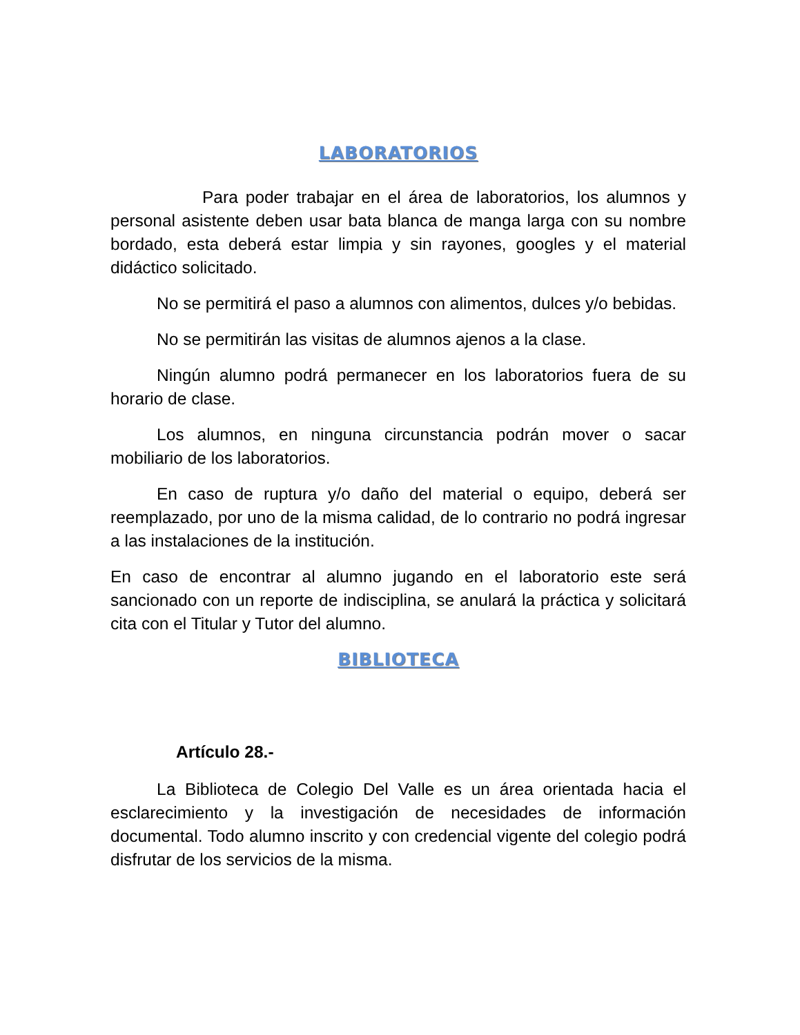LABORATORIOS
Para poder trabajar en el área de laboratorios, los alumnos y personal asistente deben usar bata blanca de manga larga con su nombre bordado, esta deberá estar limpia y sin rayones, googles y el material didáctico solicitado.
No se permitirá el paso a alumnos con alimentos, dulces y/o bebidas.
No se permitirán las visitas de alumnos ajenos a la clase.
Ningún alumno podrá permanecer en los laboratorios fuera de su horario de clase.
Los alumnos, en ninguna circunstancia podrán mover o sacar mobiliario de los laboratorios.
En caso de ruptura y/o daño del material o equipo, deberá ser reemplazado, por uno de la misma calidad, de lo contrario no podrá ingresar a las instalaciones de la institución.
En caso de encontrar al alumno jugando en el laboratorio este será sancionado con un reporte de indisciplina, se anulará la práctica y solicitará cita con el Titular y Tutor del alumno.
BIBLIOTECA
Artículo 28.-
La Biblioteca de Colegio Del Valle es un área orientada hacia el esclarecimiento y la investigación de necesidades de información documental. Todo alumno inscrito y con credencial vigente del colegio podrá disfrutar de los servicios de la misma.